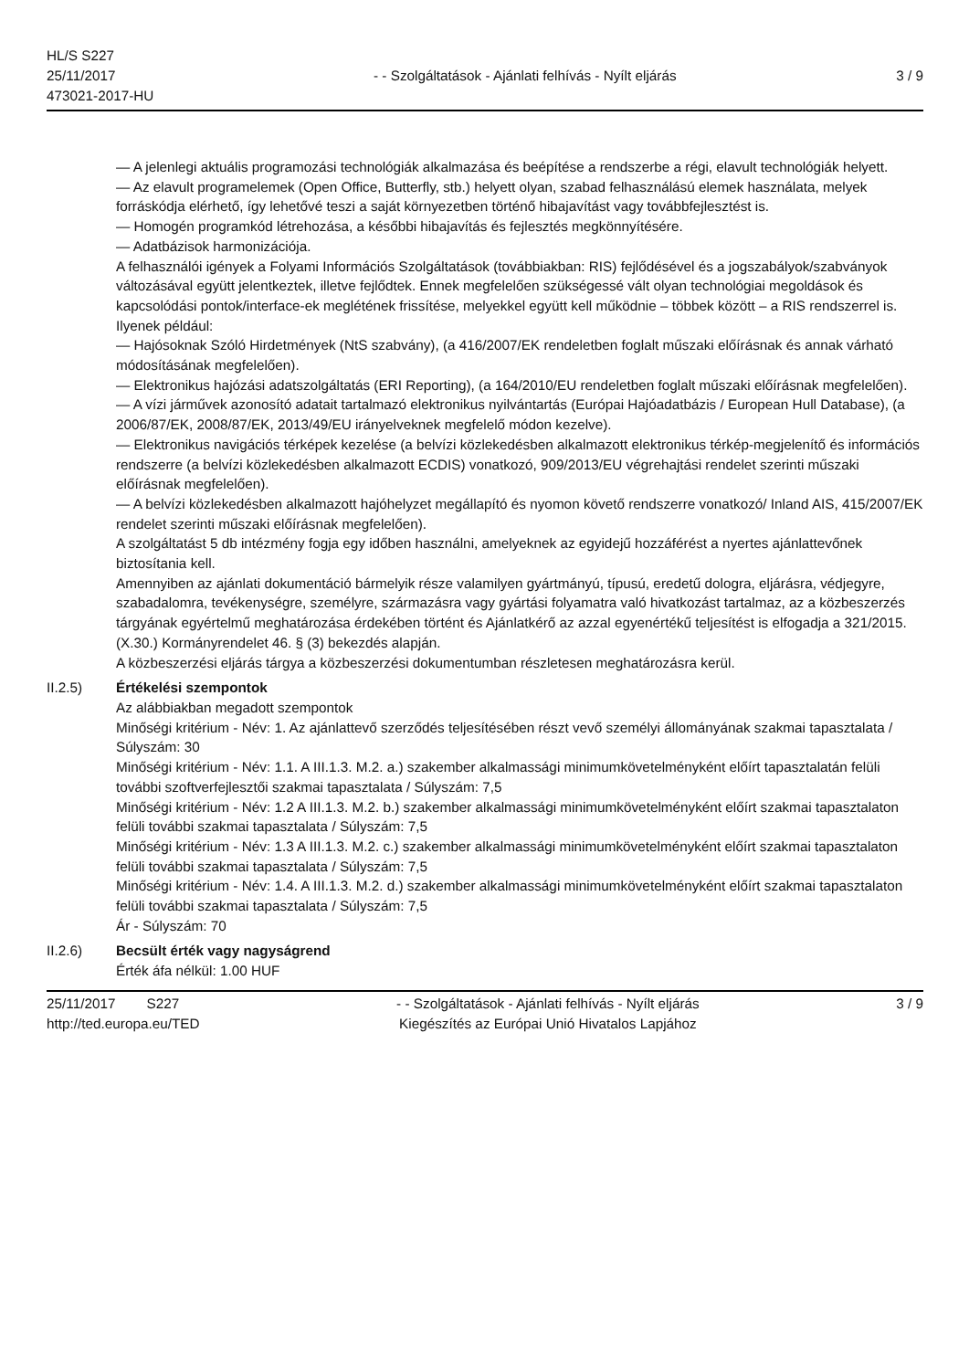HL/S S227
25/11/2017
473021-2017-HU
- - Szolgáltatások - Ajánlati felhívás - Nyílt eljárás
3 / 9
— A jelenlegi aktuális programozási technológiák alkalmazása és beépítése a rendszerbe a régi, elavult technológiák helyett.
— Az elavult programelemek (Open Office, Butterfly, stb.) helyett olyan, szabad felhasználású elemek használata, melyek forráskódja elérhető, így lehetővé teszi a saját környezetben történő hibajavítást vagy továbbfejlesztést is.
— Homogén programkód létrehozása, a későbbi hibajavítás és fejlesztés megkönnyítésére.
— Adatbázisok harmonizációja.
A felhasználói igények a Folyami Információs Szolgáltatások (továbbiakban: RIS) fejlődésével és a jogszabályok/szabványok változásával együtt jelentkeztek, illetve fejlődtek. Ennek megfelelően szükségessé vált olyan technológiai megoldások és kapcsolódási pontok/interface-ek meglétének frissítése, melyekkel együtt kell működnie – többek között – a RIS rendszerrel is. Ilyenek például:
— Hajósoknak Szóló Hirdetmények (NtS szabvány), (a 416/2007/EK rendeletben foglalt műszaki előírásnak és annak várható módosításának megfelelően).
— Elektronikus hajózási adatszolgáltatás (ERI Reporting), (a 164/2010/EU rendeletben foglalt műszaki előírásnak megfelelően).
— A vízi járművek azonosító adatait tartalmazó elektronikus nyilvántartás (Európai Hajóadatbázis / European Hull Database), (a 2006/87/EK, 2008/87/EK, 2013/49/EU irányelveknek megfelelő módon kezelve).
— Elektronikus navigációs térképek kezelése (a belvízi közlekedésben alkalmazott elektronikus térkép-megjelenítő és információs rendszerre (a belvízi közlekedésben alkalmazott ECDIS) vonatkozó, 909/2013/EU végrehajtási rendelet szerinti műszaki előírásnak megfelelően).
— A belvízi közlekedésben alkalmazott hajóhelyzet megállapító és nyomon követő rendszerre vonatkozó/ Inland AIS, 415/2007/EK rendelet szerinti műszaki előírásnak megfelelően).
A szolgáltatást 5 db intézmény fogja egy időben használni, amelyeknek az egyidejű hozzáférést a nyertes ajánlattevőnek biztosítania kell.
Amennyiben az ajánlati dokumentáció bármelyik része valamilyen gyártmányú, típusú, eredetű dologra, eljárásra, védjegyre, szabadalomra, tevékenységre, személyre, származásra vagy gyártási folyamatra való hivatkozást tartalmaz, az a közbeszerzés tárgyának egyértelmű meghatározása érdekében történt és Ajánlatkérő az azzal egyenértékű teljesítést is elfogadja a 321/2015. (X.30.) Kormányrendelet 46. § (3) bekezdés alapján.
A közbeszerzési eljárás tárgya a közbeszerzési dokumentumban részletesen meghatározásra kerül.
II.2.5) Értékelési szempontok
Az alábbiakban megadott szempontok
Minőségi kritérium - Név: 1. Az ajánlattevő szerződés teljesítésében részt vevő személyi állományának szakmai tapasztalata / Súlyszám: 30
Minőségi kritérium - Név: 1.1. A III.1.3. M.2. a.) szakember alkalmassági minimumkövetelményként előírt tapasztalatán felüli további szoftverfejlesztői szakmai tapasztalata / Súlyszám: 7,5
Minőségi kritérium - Név: 1.2 A III.1.3. M.2. b.) szakember alkalmassági minimumkövetelményként előírt szakmai tapasztalaton felüli további szakmai tapasztalata / Súlyszám: 7,5
Minőségi kritérium - Név: 1.3 A III.1.3. M.2. c.) szakember alkalmassági minimumkövetelményként előírt szakmai tapasztalaton felüli további szakmai tapasztalata / Súlyszám: 7,5
Minőségi kritérium - Név: 1.4. A III.1.3. M.2. d.) szakember alkalmassági minimumkövetelményként előírt szakmai tapasztalaton felüli további szakmai tapasztalata / Súlyszám: 7,5
Ár - Súlyszám: 70
II.2.6) Becsült érték vagy nagyságrend
Érték áfa nélkül: 1.00 HUF
25/11/2017 S227
http://ted.europa.eu/TED
- - Szolgáltatások - Ajánlati felhívás - Nyílt eljárás
Kiegészítés az Európai Unió Hivatalos Lapjához
3 / 9